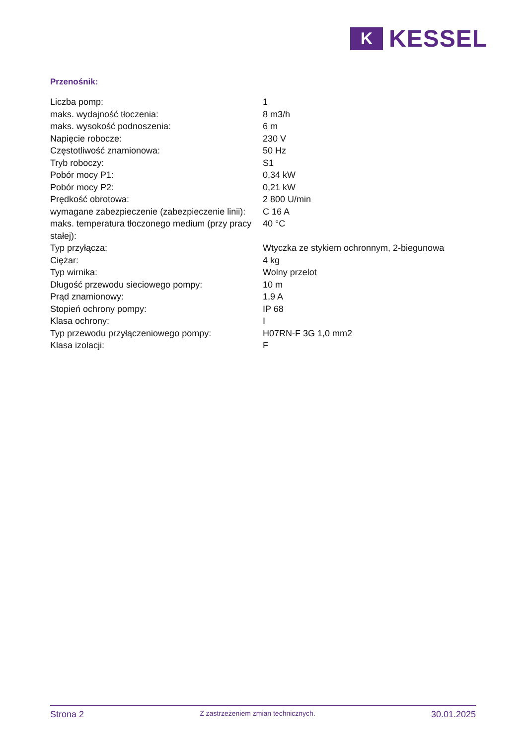K
KESSEL
Przenośnik:
| Liczba pomp: | 1 |
| maks. wydajność tłoczenia: | 8 m3/h |
| maks. wysokość podnoszenia: | 6 m |
| Napięcie robocze: | 230 V |
| Częstotliwość znamionowa: | 50 Hz |
| Tryb roboczy: | S1 |
| Pobór mocy P1: | 0,34 kW |
| Pobór mocy P2: | 0,21 kW |
| Prędkość obrotowa: | 2 800 U/min |
| wymagane zabezpieczenie (zabezpieczenie linii): | C 16 A |
| maks. temperatura tłoczonego medium (przy pracy stałej): | 40 °C |
| Typ przyłącza: | Wtyczka ze stykiem ochronnym, 2-biegunowa |
| Ciężar: | 4 kg |
| Typ wirnika: | Wolny przelot |
| Długość przewodu sieciowego pompy: | 10 m |
| Prąd znamionowy: | 1,9 A |
| Stopień ochrony pompy: | IP 68 |
| Klasa ochrony: | I |
| Typ przewodu przyłączeniowego pompy: | H07RN-F 3G 1,0 mm2 |
| Klasa izolacji: | F |
Strona 2
Z zastrzeżeniem zmian technicznych.
30.01.2025